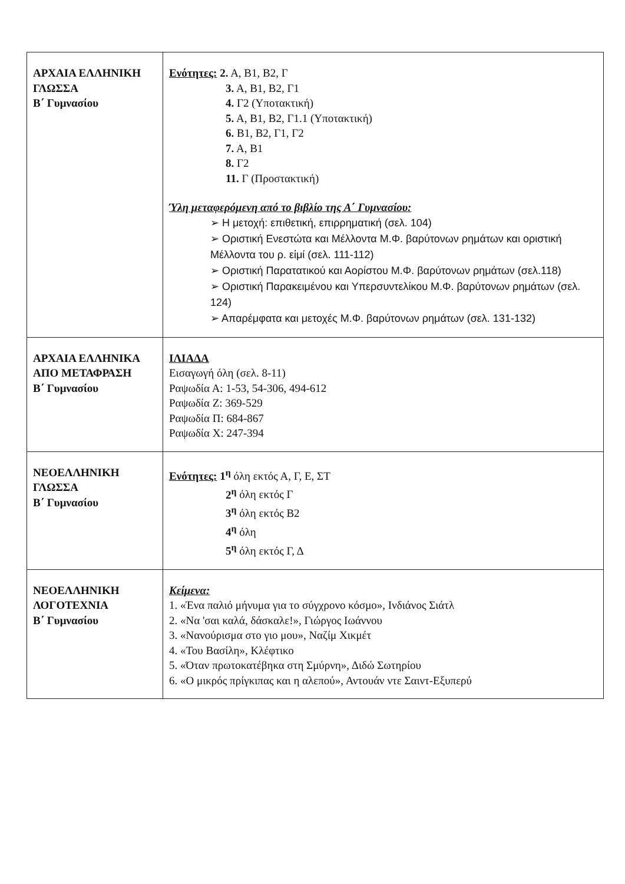| ΑΡΧΑΙΑ ΕΛΛΗΝΙΚΗ ΓΛΩΣΣΑ Β΄ Γυμνασίου | Ενότητες: 2. Α, Β1, Β2, Γ 3. Α, Β1, Β2, Γ1 4. Γ2 (Υποτακτική) 5. Α, Β1, Β2, Γ1.1 (Υποτακτική) 6. Β1, Β2, Γ1, Γ2 7. Α, Β1 8. Γ2 11. Γ (Προστακτική) Ύλη μεταφερόμενη από το βιβλίο της Α΄ Γυμνασίου: ➢ Η μετοχή: επιθετική, επιρρηματική (σελ. 104) ➢ Οριστική Ενεστώτα και Μέλλοντα Μ.Φ. βαρύτονων ρημάτων και οριστική Μέλλοντα του ρ. εἰμί (σελ. 111-112) ➢ Οριστική Παρατατικού και Αορίστου Μ.Φ. βαρύτονων ρημάτων (σελ.118) ➢ Οριστική Παρακειμένου και Υπερσυντελίκου Μ.Φ. βαρύτονων ρημάτων (σελ. 124) ➢ Απαρέμφατα και μετοχές Μ.Φ. βαρύτονων ρημάτων (σελ. 131-132) |
| ΑΡΧΑΙΑ ΕΛΛΗΝΙΚΑ ΑΠΟ ΜΕΤΑΦΡΑΣΗ Β΄ Γυμνασίου | ΙΛΙΑΔΑ Εισαγωγή όλη (σελ. 8-11) Ραψωδία Α: 1-53, 54-306, 494-612 Ραψωδία Ζ: 369-529 Ραψωδία Π: 684-867 Ραψωδία Χ: 247-394 |
| ΝΕΟΕΛΛΗΝΙΚΗ ΓΛΩΣΣΑ Β΄ Γυμνασίου | Ενότητες: 1<sup>η</sup> όλη εκτός Α, Γ, Ε, ΣΤ 2<sup>η</sup> όλη εκτός Γ 3<sup>η</sup> όλη εκτός Β2 4<sup>η</sup> όλη 5<sup>η</sup> όλη εκτός Γ, Δ |
| ΝΕΟΕΛΛΗΝΙΚΗ ΛΟΓΟΤΕΧΝΙΑ Β΄ Γυμνασίου | Κείμενα: 1. «Ένα παλιό μήνυμα για το σύγχρονο κόσμο», Ινδιάνος Σιάτλ 2. «Να 'σαι καλά, δάσκαλε!», Γιώργος Ιωάννου 3. «Νανούρισμα στο γιο μου», Ναζίμ Χικμέτ 4. «Του Βασίλη», Κλέφτικο 5. «Όταν πρωτοκατέβηκα στη Σμύρνη», Διδώ Σωτηρίου 6. «Ο μικρός πρίγκιπας και η αλεπού», Αντουάν ντε Σαιντ-Εξυπερύ |